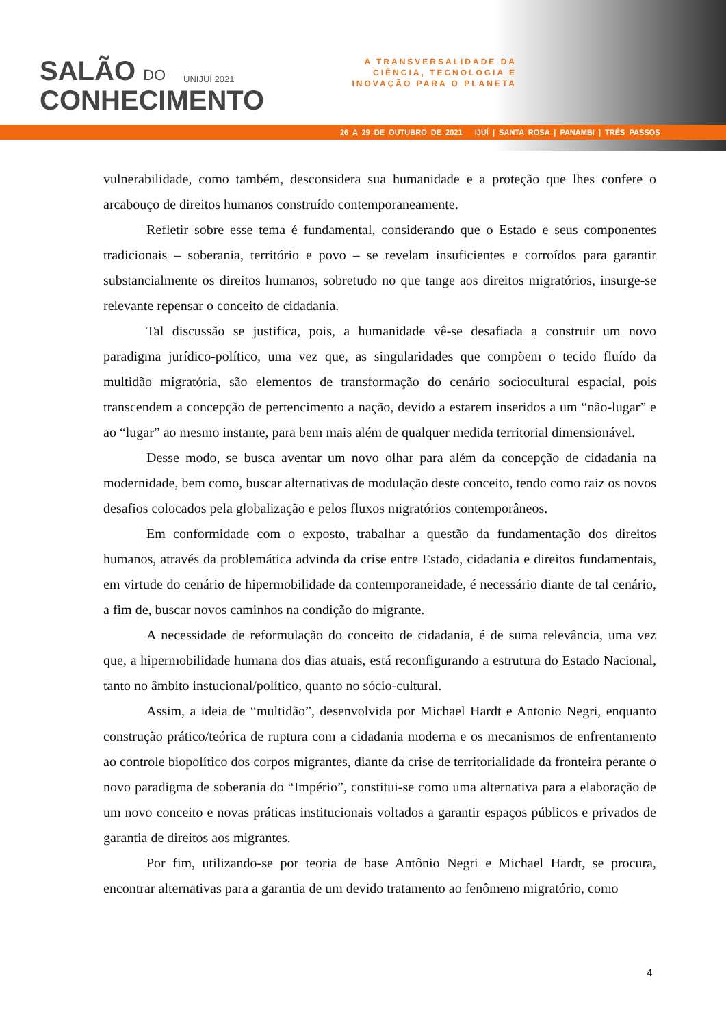SALÃO DO
CONHECIMENTO
UNIJUÍ 2021
A TRANSVERSALIDADE DA
CIÊNCIA, TECNOLOGIA E
INOVAÇÃO PARA O PLANETA
26 A 29 DE OUTUBRO DE 2021 IJUÍ | SANTA ROSA | PANAMBI | TRÊS PASSOS
vulnerabilidade, como também, desconsidera sua humanidade e a proteção que lhes confere o arcabouço de direitos humanos construído contemporaneamente.
Refletir sobre esse tema é fundamental, considerando que o Estado e seus componentes tradicionais – soberania, território e povo – se revelam insuficientes e corroídos para garantir substancialmente os direitos humanos, sobretudo no que tange aos direitos migratórios, insurge-se relevante repensar o conceito de cidadania.
Tal discussão se justifica, pois, a humanidade vê-se desafiada a construir um novo paradigma jurídico-político, uma vez que, as singularidades que compõem o tecido fluído da multidão migratória, são elementos de transformação do cenário sociocultural espacial, pois transcendem a concepção de pertencimento a nação, devido a estarem inseridos a um “não-lugar” e ao “lugar” ao mesmo instante, para bem mais além de qualquer medida territorial dimensionável.
Desse modo, se busca aventar um novo olhar para além da concepção de cidadania na modernidade, bem como, buscar alternativas de modulação deste conceito, tendo como raiz os novos desafios colocados pela globalização e pelos fluxos migratórios contemporâneos.
Em conformidade com o exposto, trabalhar a questão da fundamentação dos direitos humanos, através da problemática advinda da crise entre Estado, cidadania e direitos fundamentais, em virtude do cenário de hipermobilidade da contemporaneidade, é necessário diante de tal cenário, a fim de, buscar novos caminhos na condição do migrante.
A necessidade de reformulação do conceito de cidadania, é de suma relevância, uma vez que, a hipermobilidade humana dos dias atuais, está reconfigurando a estrutura do Estado Nacional, tanto no âmbito instucional/político, quanto no sócio-cultural.
Assim, a ideia de “multidão”, desenvolvida por Michael Hardt e Antonio Negri, enquanto construção prático/teórica de ruptura com a cidadania moderna e os mecanismos de enfrentamento ao controle biopolítico dos corpos migrantes, diante da crise de territorialidade da fronteira perante o novo paradigma de soberania do “Império”, constitui-se como uma alternativa para a elaboração de um novo conceito e novas práticas institucionais voltados a garantir espaços públicos e privados de garantia de direitos aos migrantes.
Por fim, utilizando-se por teoria de base Antônio Negri e Michael Hardt, se procura, encontrar alternativas para a garantia de um devido tratamento ao fenômeno migratório, como
4